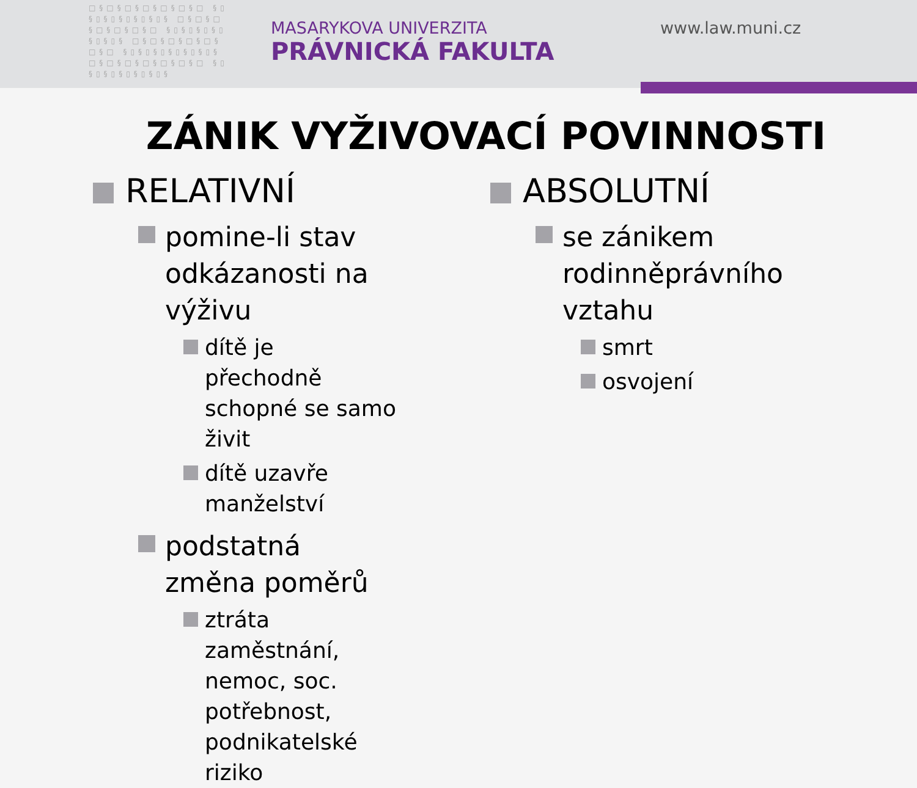□§□§□§□§□§□§□ §▯§▯§▯§▯§▯§▯§ □§□§□§□§□§□§□ §▯§▯§▯§▯§▯§▯§ □§□§□§□§□§□§□ §▯§▯§▯§▯§▯§▯§ □§□§□§□§□§□§□ §▯§▯§▯§▯§▯§▯§
MASARYKOVA UNIVERZITA
PRÁVNICKÁ FAKULTA
www.law.muni.cz
ZÁNIK VYŽIVOVACÍ POVINNOSTI
RELATIVNÍ
pomine-li stav odkázanosti na výživu
dítě je přechodně schopné se samo živit
dítě uzavře manželství
podstatná změna poměrů
ztráta zaměstnání, nemoc, soc. potřebnost,
podnikatelské riziko
ABSOLUTNÍ
se zánikem rodinněprávního vztahu
smrt
osvojení